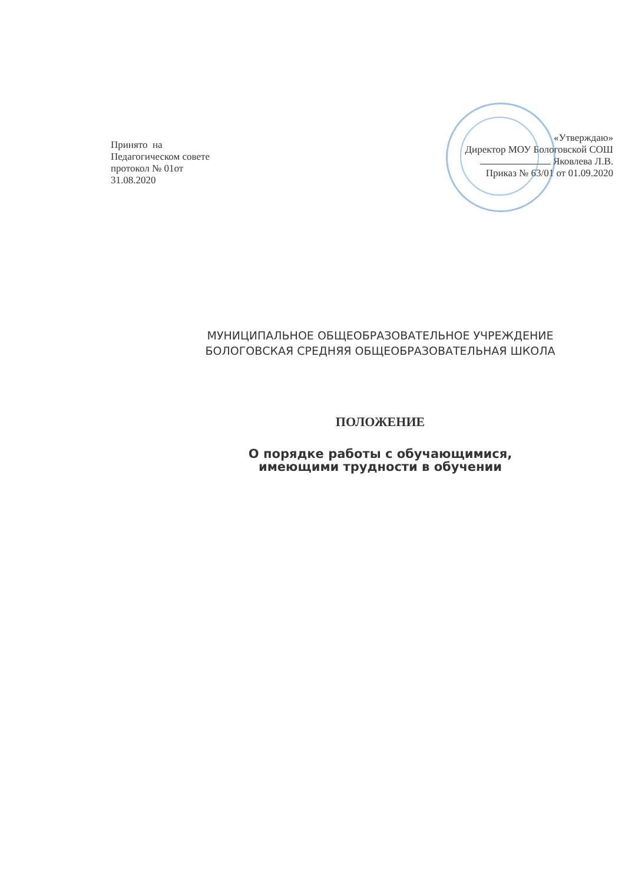Принято на
Педагогическом совете
протокол № 01от
31.08.2020
«Утверждаю»
Директор МОУ Бологовской СОШ
Яковлева Л.В.
Приказ № 63/01 от 01.09.2020
МУНИЦИПАЛЬНОЕ ОБЩЕОБРАЗОВАТЕЛЬНОЕ УЧРЕЖДЕНИЕ
БОЛОГОВСКАЯ СРЕДНЯЯ ОБЩЕОБРАЗОВАТЕЛЬНАЯ ШКОЛА
ПОЛОЖЕНИЕ
О порядке работы с обучающимися,
имеющими трудности в обучении